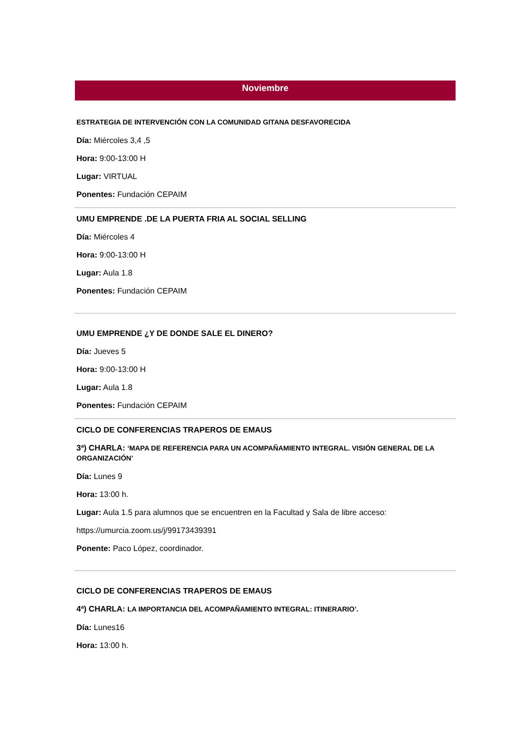Noviembre
ESTRATEGIA DE INTERVENCIÓN CON LA COMUNIDAD GITANA DESFAVORECIDA
Día: Miércoles 3,4 ,5
Hora: 9:00-13:00 H
Lugar: VIRTUAL
Ponentes: Fundación CEPAIM
UMU EMPRENDE .DE LA PUERTA FRIA AL SOCIAL SELLING
Día: Miércoles 4
Hora: 9:00-13:00 H
Lugar: Aula 1.8
Ponentes: Fundación CEPAIM
UMU EMPRENDE ¿Y DE DONDE SALE EL DINERO?
Día: Jueves 5
Hora: 9:00-13:00 H
Lugar: Aula 1.8
Ponentes: Fundación CEPAIM
CICLO DE CONFERENCIAS TRAPEROS DE EMAUS
3ª) CHARLA: ‘MAPA DE REFERENCIA PARA UN ACOMPAÑAMIENTO INTEGRAL. VISIÓN GENERAL DE LA ORGANIZACIÓN’
Día: Lunes 9
Hora: 13:00 h.
Lugar: Aula 1.5 para alumnos que se encuentren en la Facultad y Sala de libre acceso:
https://umurcia.zoom.us/j/99173439391
Ponente: Paco López, coordinador.
CICLO DE CONFERENCIAS TRAPEROS DE EMAUS
4ª) CHARLA: LA IMPORTANCIA DEL ACOMPAÑAMIENTO INTEGRAL: ITINERARIO’.
Día: Lunes16
Hora: 13:00 h.